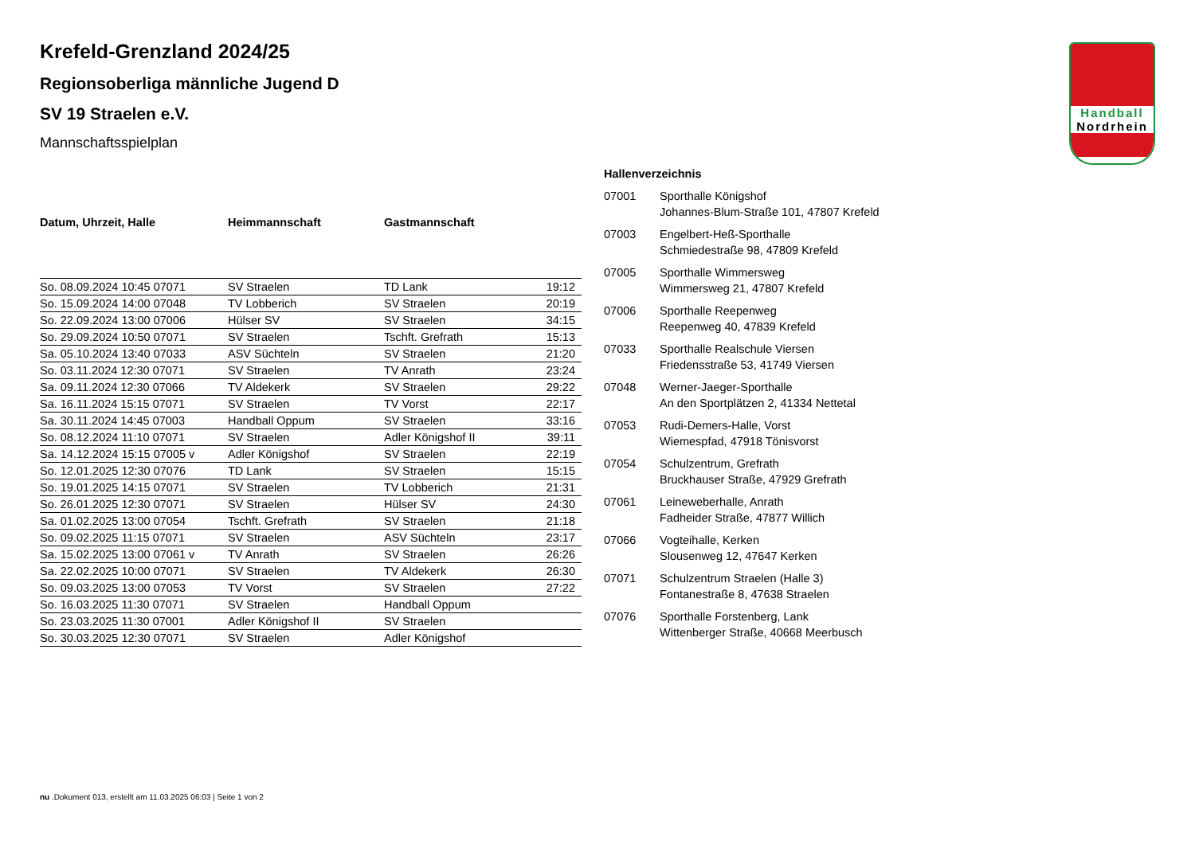Handball
Nordrhein
Krefeld-Grenzland 2024/25
Regionsoberliga männliche Jugend D
SV 19 Straelen e.V.
Mannschaftsspielplan
| Datum, Uhrzeit, Halle | Heimmannschaft | Gastmannschaft | |
| --- | --- | --- | --- |
| So. 08.09.2024 10:45 07071 | SV Straelen | TD Lank | 19:12 |
| So. 15.09.2024 14:00 07048 | TV Lobberich | SV Straelen | 20:19 |
| So. 22.09.2024 13:00 07006 | Hülser SV | SV Straelen | 34:15 |
| So. 29.09.2024 10:50 07071 | SV Straelen | Tschft. Grefrath | 15:13 |
| Sa. 05.10.2024 13:40 07033 | ASV Süchteln | SV Straelen | 21:20 |
| So. 03.11.2024 12:30 07071 | SV Straelen | TV Anrath | 23:24 |
| Sa. 09.11.2024 12:30 07066 | TV Aldekerk | SV Straelen | 29:22 |
| Sa. 16.11.2024 15:15 07071 | SV Straelen | TV Vorst | 22:17 |
| Sa. 30.11.2024 14:45 07003 | Handball Oppum | SV Straelen | 33:16 |
| So. 08.12.2024 11:10 07071 | SV Straelen | Adler Königshof II | 39:11 |
| Sa. 14.12.2024 15:15 07005 v | Adler Königshof | SV Straelen | 22:19 |
| So. 12.01.2025 12:30 07076 | TD Lank | SV Straelen | 15:15 |
| So. 19.01.2025 14:15 07071 | SV Straelen | TV Lobberich | 21:31 |
| So. 26.01.2025 12:30 07071 | SV Straelen | Hülser SV | 24:30 |
| Sa. 01.02.2025 13:00 07054 | Tschft. Grefrath | SV Straelen | 21:18 |
| So. 09.02.2025 11:15 07071 | SV Straelen | ASV Süchteln | 23:17 |
| Sa. 15.02.2025 13:00 07061 v | TV Anrath | SV Straelen | 26:26 |
| Sa. 22.02.2025 10:00 07071 | SV Straelen | TV Aldekerk | 26:30 |
| So. 09.03.2025 13:00 07053 | TV Vorst | SV Straelen | 27:22 |
| So. 16.03.2025 11:30 07071 | SV Straelen | Handball Oppum | |
| So. 23.03.2025 11:30 07001 | Adler Königshof II | SV Straelen | |
| So. 30.03.2025 12:30 07071 | SV Straelen | Adler Königshof | |
Hallenverzeichnis
| 07001 | Sporthalle Königshof Johannes-Blum-Straße 101, 47807 Krefeld |
| 07003 | Engelbert-Heß-Sporthalle Schmiedestraße 98, 47809 Krefeld |
| 07005 | Sporthalle Wimmersweg Wimmersweg 21, 47807 Krefeld |
| 07006 | Sporthalle Reepenweg Reepenweg 40, 47839 Krefeld |
| 07033 | Sporthalle Realschule Viersen Friedensstraße 53, 41749 Viersen |
| 07048 | Werner-Jaeger-Sporthalle An den Sportplätzen 2, 41334 Nettetal |
| 07053 | Rudi-Demers-Halle, Vorst Wiemespfad, 47918 Tönisvorst |
| 07054 | Schulzentrum, Grefrath Bruckhauser Straße, 47929 Grefrath |
| 07061 | Leineweberhalle, Anrath Fadheider Straße, 47877 Willich |
| 07066 | Vogteihalle, Kerken Slousenweg 12, 47647 Kerken |
| 07071 | Schulzentrum Straelen (Halle 3) Fontanestraße 8, 47638 Straelen |
| 07076 | Sporthalle Forstenberg, Lank Wittenberger Straße, 40668 Meerbusch |
nu .Dokument 013, erstellt am 11.03.2025 06:03 | Seite 1 von 2